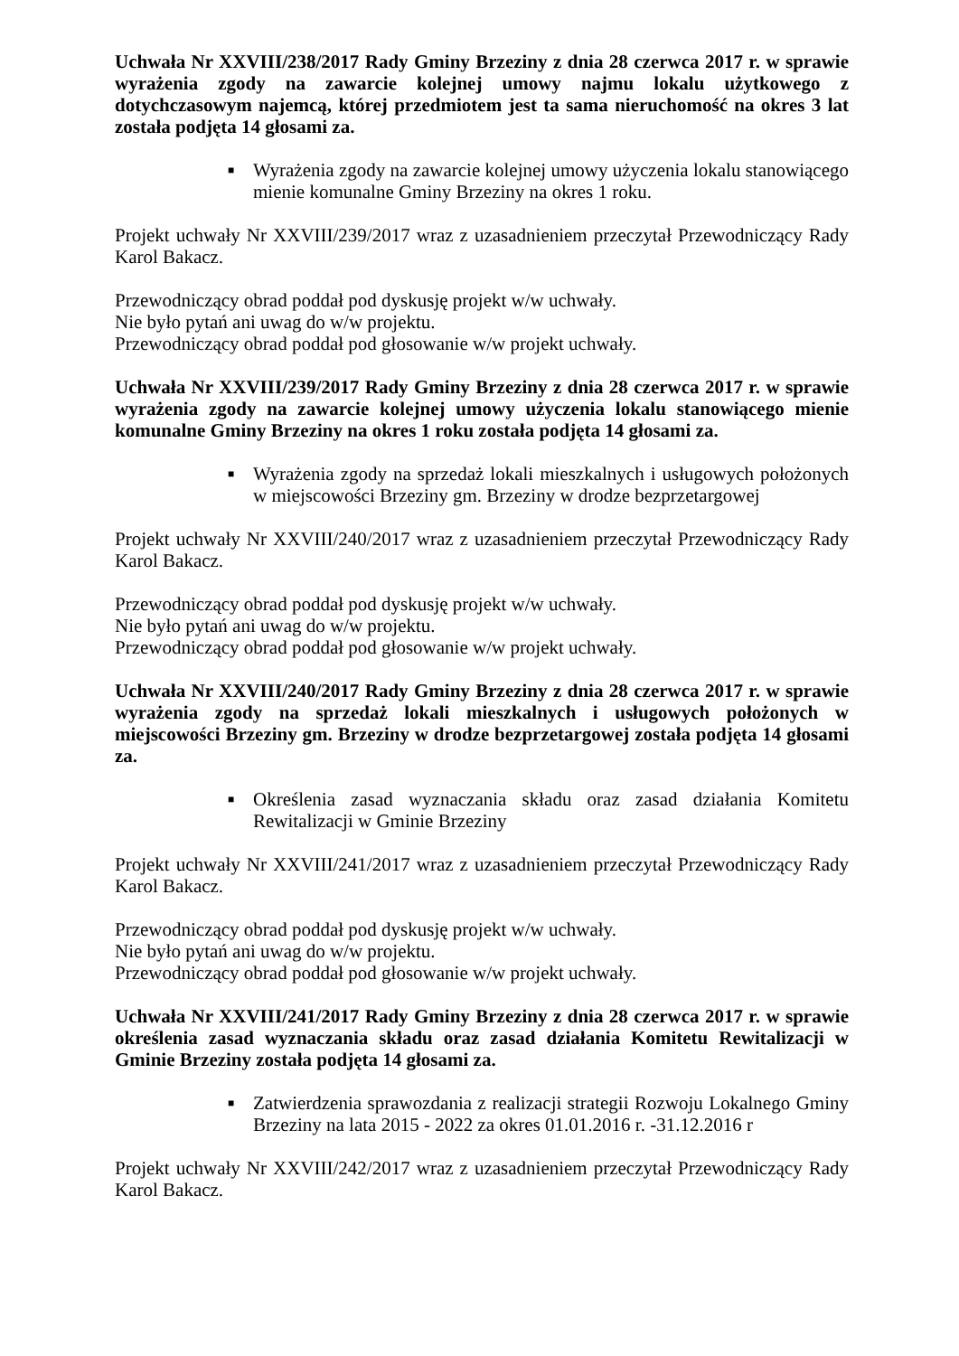Uchwała Nr XXVIII/238/2017 Rady Gminy Brzeziny z dnia 28 czerwca 2017 r. w sprawie wyrażenia zgody na zawarcie kolejnej umowy najmu lokalu użytkowego z dotychczasowym najemcą, której przedmiotem jest ta sama nieruchomość na okres 3 lat została podjęta 14 głosami za.
■ Wyrażenia zgody na zawarcie kolejnej umowy użyczenia lokalu stanowiącego mienie komunalne Gminy Brzeziny na okres 1 roku.
Projekt uchwały Nr XXVIII/239/2017 wraz z uzasadnieniem przeczytał Przewodniczący Rady Karol Bakacz.
Przewodniczący obrad poddał pod dyskusję projekt w/w uchwały.
Nie było pytań ani uwag do w/w projektu.
Przewodniczący obrad poddał pod głosowanie w/w projekt uchwały.
Uchwała Nr XXVIII/239/2017 Rady Gminy Brzeziny z dnia 28 czerwca 2017 r. w sprawie wyrażenia zgody na zawarcie kolejnej umowy użyczenia lokalu stanowiącego mienie komunalne Gminy Brzeziny na okres 1 roku została podjęta 14 głosami za.
■ Wyrażenia zgody na sprzedaż lokali mieszkalnych i usługowych położonych w miejscowości Brzeziny gm. Brzeziny w drodze bezprzetargowej
Projekt uchwały Nr XXVIII/240/2017 wraz z uzasadnieniem przeczytał Przewodniczący Rady Karol Bakacz.
Przewodniczący obrad poddał pod dyskusję projekt w/w uchwały.
Nie było pytań ani uwag do w/w projektu.
Przewodniczący obrad poddał pod głosowanie w/w projekt uchwały.
Uchwała Nr XXVIII/240/2017 Rady Gminy Brzeziny z dnia 28 czerwca 2017 r. w sprawie wyrażenia zgody na sprzedaż lokali mieszkalnych i usługowych położonych w miejscowości Brzeziny gm. Brzeziny w drodze bezprzetargowej została podjęta 14 głosami za.
■ Określenia zasad wyznaczania składu oraz zasad działania Komitetu Rewitalizacji w Gminie Brzeziny
Projekt uchwały Nr XXVIII/241/2017 wraz z uzasadnieniem przeczytał Przewodniczący Rady Karol Bakacz.
Przewodniczący obrad poddał pod dyskusję projekt w/w uchwały.
Nie było pytań ani uwag do w/w projektu.
Przewodniczący obrad poddał pod głosowanie w/w projekt uchwały.
Uchwała Nr XXVIII/241/2017 Rady Gminy Brzeziny z dnia 28 czerwca 2017 r. w sprawie określenia zasad wyznaczania składu oraz zasad działania Komitetu Rewitalizacji w Gminie Brzeziny została podjęta 14 głosami za.
■ Zatwierdzenia sprawozdania z realizacji strategii Rozwoju Lokalnego Gminy Brzeziny na lata 2015 - 2022 za okres 01.01.2016 r. -31.12.2016 r
Projekt uchwały Nr XXVIII/242/2017 wraz z uzasadnieniem przeczytał Przewodniczący Rady Karol Bakacz.